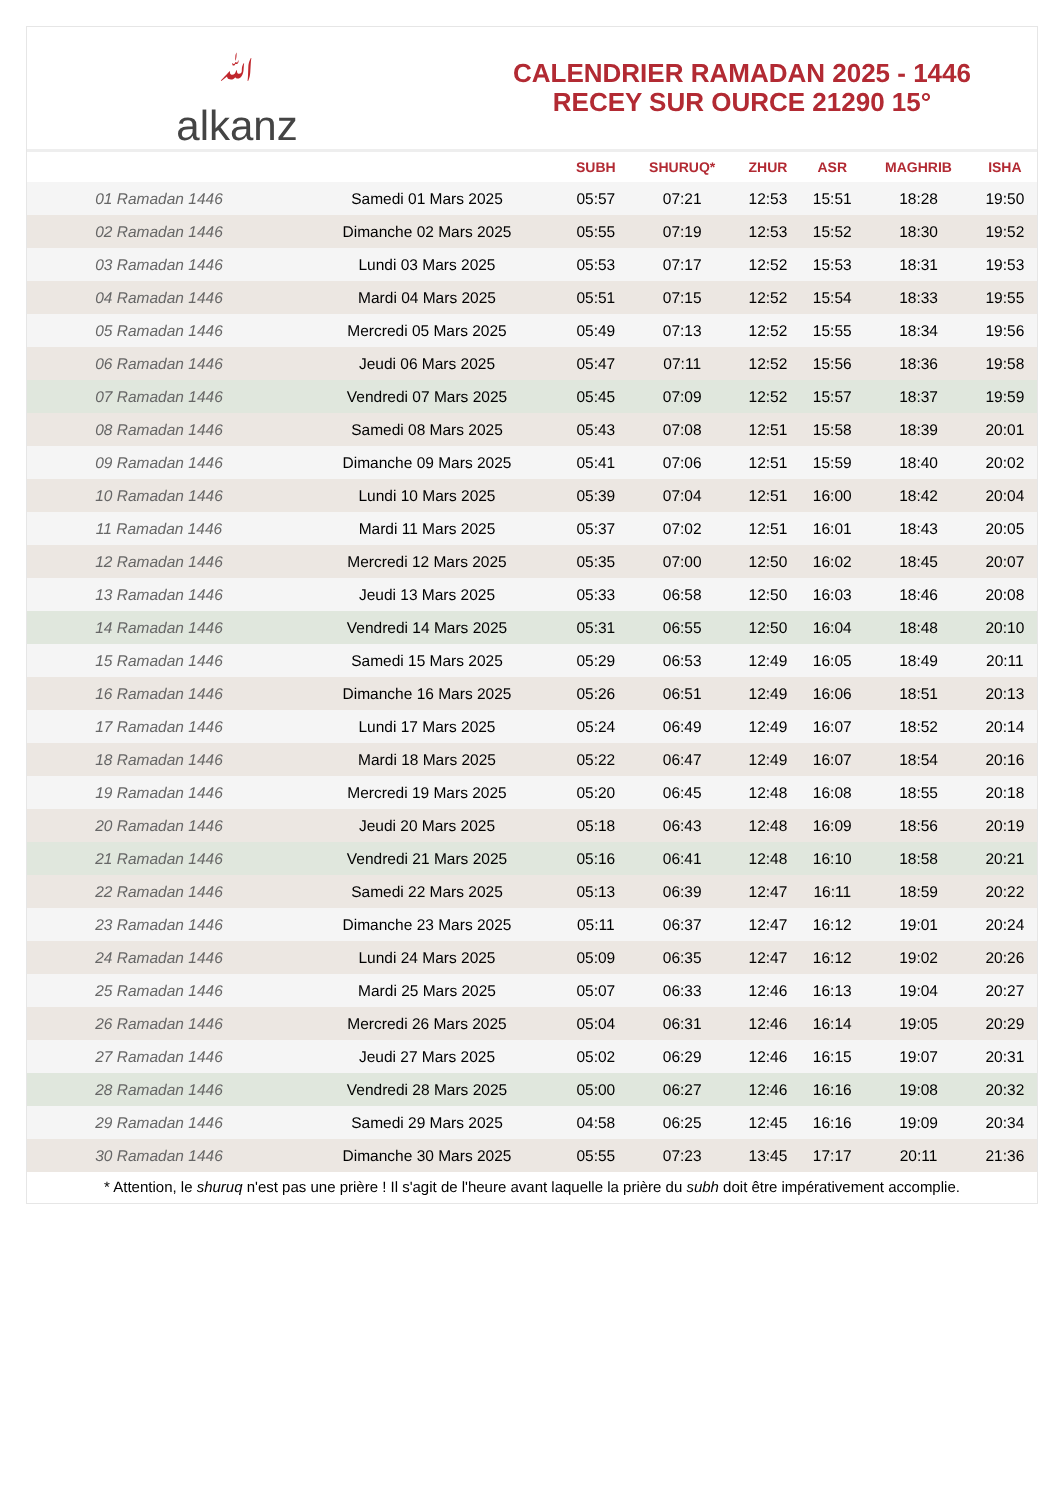ﷲ
alkanz
CALENDRIER RAMADAN 2025 - 1446
RECEY SUR OURCE 21290 15°
| | | SUBH | SHURUQ* | ZHUR | ASR | MAGHRIB | ISHA |
| --- | --- | --- | --- | --- | --- | --- | --- |
| 01 Ramadan 1446 | Samedi 01 Mars 2025 | 05:57 | 07:21 | 12:53 | 15:51 | 18:28 | 19:50 |
| 02 Ramadan 1446 | Dimanche 02 Mars 2025 | 05:55 | 07:19 | 12:53 | 15:52 | 18:30 | 19:52 |
| 03 Ramadan 1446 | Lundi 03 Mars 2025 | 05:53 | 07:17 | 12:52 | 15:53 | 18:31 | 19:53 |
| 04 Ramadan 1446 | Mardi 04 Mars 2025 | 05:51 | 07:15 | 12:52 | 15:54 | 18:33 | 19:55 |
| 05 Ramadan 1446 | Mercredi 05 Mars 2025 | 05:49 | 07:13 | 12:52 | 15:55 | 18:34 | 19:56 |
| 06 Ramadan 1446 | Jeudi 06 Mars 2025 | 05:47 | 07:11 | 12:52 | 15:56 | 18:36 | 19:58 |
| 07 Ramadan 1446 | Vendredi 07 Mars 2025 | 05:45 | 07:09 | 12:52 | 15:57 | 18:37 | 19:59 |
| 08 Ramadan 1446 | Samedi 08 Mars 2025 | 05:43 | 07:08 | 12:51 | 15:58 | 18:39 | 20:01 |
| 09 Ramadan 1446 | Dimanche 09 Mars 2025 | 05:41 | 07:06 | 12:51 | 15:59 | 18:40 | 20:02 |
| 10 Ramadan 1446 | Lundi 10 Mars 2025 | 05:39 | 07:04 | 12:51 | 16:00 | 18:42 | 20:04 |
| 11 Ramadan 1446 | Mardi 11 Mars 2025 | 05:37 | 07:02 | 12:51 | 16:01 | 18:43 | 20:05 |
| 12 Ramadan 1446 | Mercredi 12 Mars 2025 | 05:35 | 07:00 | 12:50 | 16:02 | 18:45 | 20:07 |
| 13 Ramadan 1446 | Jeudi 13 Mars 2025 | 05:33 | 06:58 | 12:50 | 16:03 | 18:46 | 20:08 |
| 14 Ramadan 1446 | Vendredi 14 Mars 2025 | 05:31 | 06:55 | 12:50 | 16:04 | 18:48 | 20:10 |
| 15 Ramadan 1446 | Samedi 15 Mars 2025 | 05:29 | 06:53 | 12:49 | 16:05 | 18:49 | 20:11 |
| 16 Ramadan 1446 | Dimanche 16 Mars 2025 | 05:26 | 06:51 | 12:49 | 16:06 | 18:51 | 20:13 |
| 17 Ramadan 1446 | Lundi 17 Mars 2025 | 05:24 | 06:49 | 12:49 | 16:07 | 18:52 | 20:14 |
| 18 Ramadan 1446 | Mardi 18 Mars 2025 | 05:22 | 06:47 | 12:49 | 16:07 | 18:54 | 20:16 |
| 19 Ramadan 1446 | Mercredi 19 Mars 2025 | 05:20 | 06:45 | 12:48 | 16:08 | 18:55 | 20:18 |
| 20 Ramadan 1446 | Jeudi 20 Mars 2025 | 05:18 | 06:43 | 12:48 | 16:09 | 18:56 | 20:19 |
| 21 Ramadan 1446 | Vendredi 21 Mars 2025 | 05:16 | 06:41 | 12:48 | 16:10 | 18:58 | 20:21 |
| 22 Ramadan 1446 | Samedi 22 Mars 2025 | 05:13 | 06:39 | 12:47 | 16:11 | 18:59 | 20:22 |
| 23 Ramadan 1446 | Dimanche 23 Mars 2025 | 05:11 | 06:37 | 12:47 | 16:12 | 19:01 | 20:24 |
| 24 Ramadan 1446 | Lundi 24 Mars 2025 | 05:09 | 06:35 | 12:47 | 16:12 | 19:02 | 20:26 |
| 25 Ramadan 1446 | Mardi 25 Mars 2025 | 05:07 | 06:33 | 12:46 | 16:13 | 19:04 | 20:27 |
| 26 Ramadan 1446 | Mercredi 26 Mars 2025 | 05:04 | 06:31 | 12:46 | 16:14 | 19:05 | 20:29 |
| 27 Ramadan 1446 | Jeudi 27 Mars 2025 | 05:02 | 06:29 | 12:46 | 16:15 | 19:07 | 20:31 |
| 28 Ramadan 1446 | Vendredi 28 Mars 2025 | 05:00 | 06:27 | 12:46 | 16:16 | 19:08 | 20:32 |
| 29 Ramadan 1446 | Samedi 29 Mars 2025 | 04:58 | 06:25 | 12:45 | 16:16 | 19:09 | 20:34 |
| 30 Ramadan 1446 | Dimanche 30 Mars 2025 | 05:55 | 07:23 | 13:45 | 17:17 | 20:11 | 21:36 |
* Attention, le shuruq n'est pas une prière ! Il s'agit de l'heure avant laquelle la prière du subh doit être impérativement accomplie.